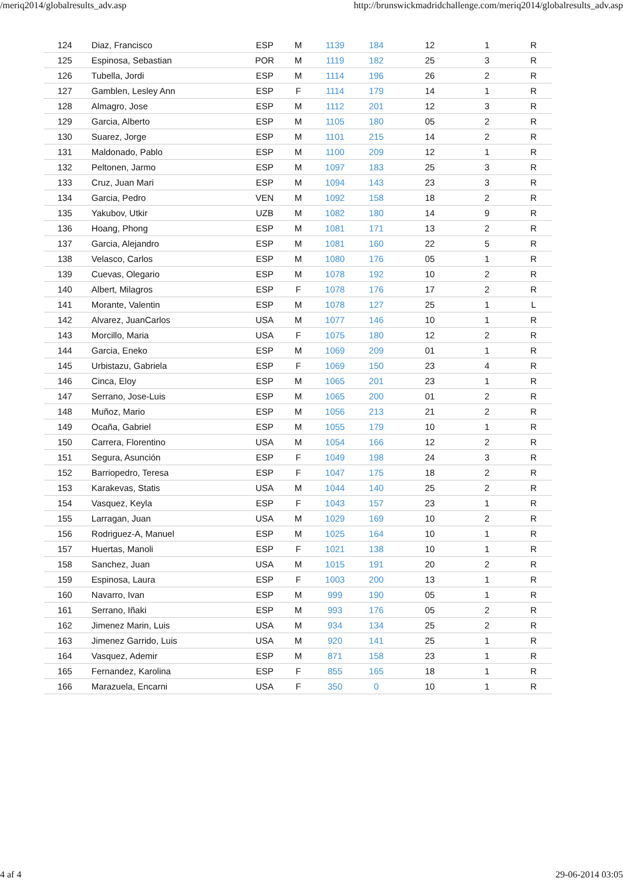/meriq2014/globalresults_adv.asp http://brunswickmadridchallenge.com/meriq2014/globalresults_adv.asp
| 124 | Diaz, Francisco | ESP | M | 1139 | 184 | 12 | 1 | R |
| 125 | Espinosa, Sebastian | POR | M | 1119 | 182 | 25 | 3 | R |
| 126 | Tubella, Jordi | ESP | M | 1114 | 196 | 26 | 2 | R |
| 127 | Gamblen, Lesley Ann | ESP | F | 1114 | 179 | 14 | 1 | R |
| 128 | Almagro, Jose | ESP | M | 1112 | 201 | 12 | 3 | R |
| 129 | Garcia, Alberto | ESP | M | 1105 | 180 | 05 | 2 | R |
| 130 | Suarez, Jorge | ESP | M | 1101 | 215 | 14 | 2 | R |
| 131 | Maldonado, Pablo | ESP | M | 1100 | 209 | 12 | 1 | R |
| 132 | Peltonen, Jarmo | ESP | M | 1097 | 183 | 25 | 3 | R |
| 133 | Cruz, Juan Mari | ESP | M | 1094 | 143 | 23 | 3 | R |
| 134 | Garcia, Pedro | VEN | M | 1092 | 158 | 18 | 2 | R |
| 135 | Yakubov, Utkir | UZB | M | 1082 | 180 | 14 | 9 | R |
| 136 | Hoang, Phong | ESP | M | 1081 | 171 | 13 | 2 | R |
| 137 | Garcia, Alejandro | ESP | M | 1081 | 160 | 22 | 5 | R |
| 138 | Velasco, Carlos | ESP | M | 1080 | 176 | 05 | 1 | R |
| 139 | Cuevas, Olegario | ESP | M | 1078 | 192 | 10 | 2 | R |
| 140 | Albert, Milagros | ESP | F | 1078 | 176 | 17 | 2 | R |
| 141 | Morante, Valentin | ESP | M | 1078 | 127 | 25 | 1 | L |
| 142 | Alvarez, JuanCarlos | USA | M | 1077 | 146 | 10 | 1 | R |
| 143 | Morcillo, Maria | USA | F | 1075 | 180 | 12 | 2 | R |
| 144 | Garcia, Eneko | ESP | M | 1069 | 209 | 01 | 1 | R |
| 145 | Urbistazu, Gabriela | ESP | F | 1069 | 150 | 23 | 4 | R |
| 146 | Cinca, Eloy | ESP | M | 1065 | 201 | 23 | 1 | R |
| 147 | Serrano, Jose-Luis | ESP | M | 1065 | 200 | 01 | 2 | R |
| 148 | Muñoz, Mario | ESP | M | 1056 | 213 | 21 | 2 | R |
| 149 | Ocaña, Gabriel | ESP | M | 1055 | 179 | 10 | 1 | R |
| 150 | Carrera, Florentino | USA | M | 1054 | 166 | 12 | 2 | R |
| 151 | Segura, Asunción | ESP | F | 1049 | 198 | 24 | 3 | R |
| 152 | Barriopedro, Teresa | ESP | F | 1047 | 175 | 18 | 2 | R |
| 153 | Karakevas, Statis | USA | M | 1044 | 140 | 25 | 2 | R |
| 154 | Vasquez, Keyla | ESP | F | 1043 | 157 | 23 | 1 | R |
| 155 | Larragan, Juan | USA | M | 1029 | 169 | 10 | 2 | R |
| 156 | Rodriguez-A, Manuel | ESP | M | 1025 | 164 | 10 | 1 | R |
| 157 | Huertas, Manoli | ESP | F | 1021 | 138 | 10 | 1 | R |
| 158 | Sanchez, Juan | USA | M | 1015 | 191 | 20 | 2 | R |
| 159 | Espinosa, Laura | ESP | F | 1003 | 200 | 13 | 1 | R |
| 160 | Navarro, Ivan | ESP | M | 999 | 190 | 05 | 1 | R |
| 161 | Serrano, Iñaki | ESP | M | 993 | 176 | 05 | 2 | R |
| 162 | Jimenez Marin, Luis | USA | M | 934 | 134 | 25 | 2 | R |
| 163 | Jimenez Garrido, Luis | USA | M | 920 | 141 | 25 | 1 | R |
| 164 | Vasquez, Ademir | ESP | M | 871 | 158 | 23 | 1 | R |
| 165 | Fernandez, Karolina | ESP | F | 855 | 165 | 18 | 1 | R |
| 166 | Marazuela, Encarni | USA | F | 350 | 0 | 10 | 1 | R |
4 af 4 29-06-2014 03:05